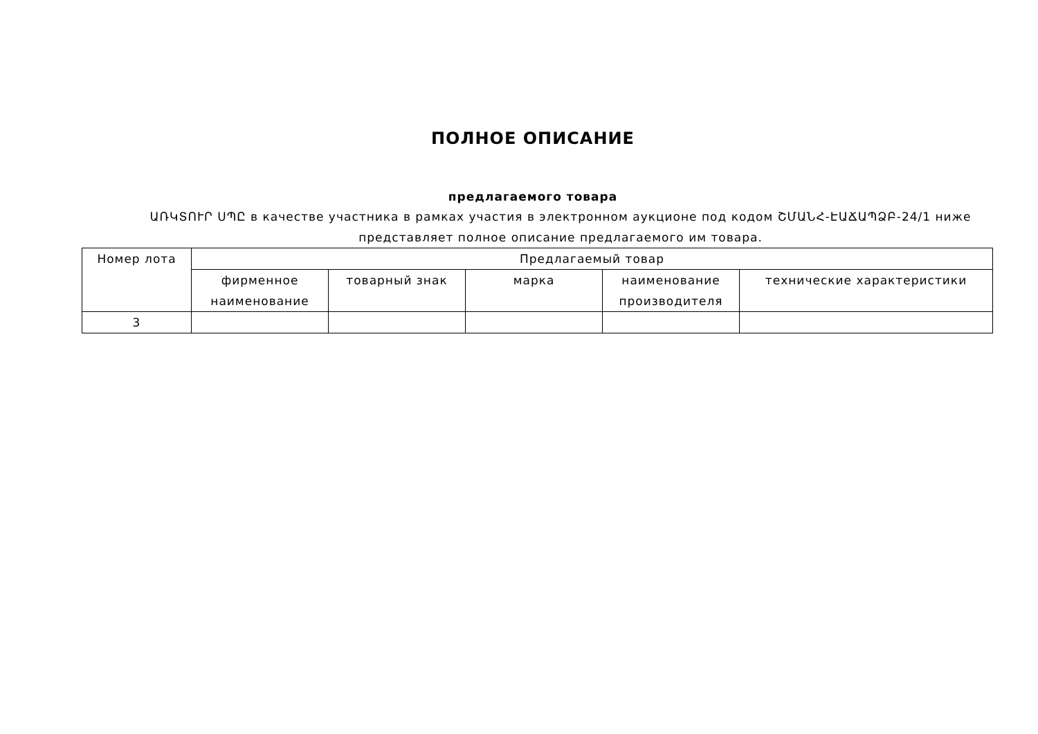ПОЛНОЕ ОПИСАНИЕ
предлагаемого товара
ԱՌԿՏՈՒՐ ՍՊԸ в качестве участника в рамках участия в электронном аукционе под кодом ՇՄԱՆՀ-ԷԱՃԱՊՁԲ-24/1 ниже представляет полное описание предлагаемого им товара.
| Номер лота | Предлагаемый товар | | | | |
| --- | --- | --- | --- | --- | --- |
| | фирменное наименование | товарный знак | марка | наименование производителя | технические характеристики |
| 3 | | | | | |